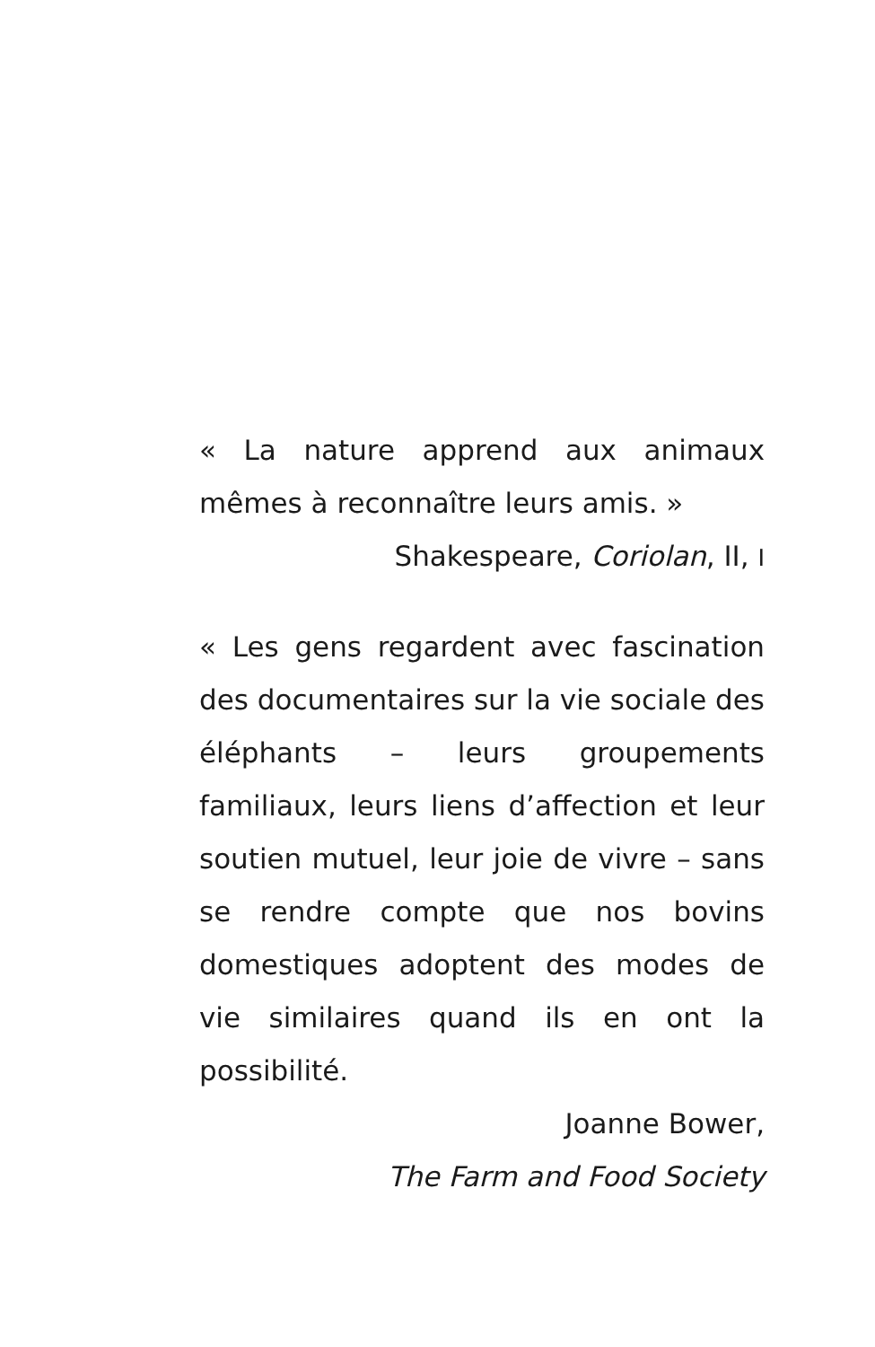« La nature apprend aux animaux mêmes à reconnaître leurs amis. »
Shakespeare, Coriolan, II, I
« Les gens regardent avec fascination des documentaires sur la vie sociale des éléphants – leurs groupements familiaux, leurs liens d’affection et leur soutien mutuel, leur joie de vivre – sans se rendre compte que nos bovins domestiques adoptent des modes de vie similaires quand ils en ont la possibilité.
Joanne Bower,
The Farm and Food Society